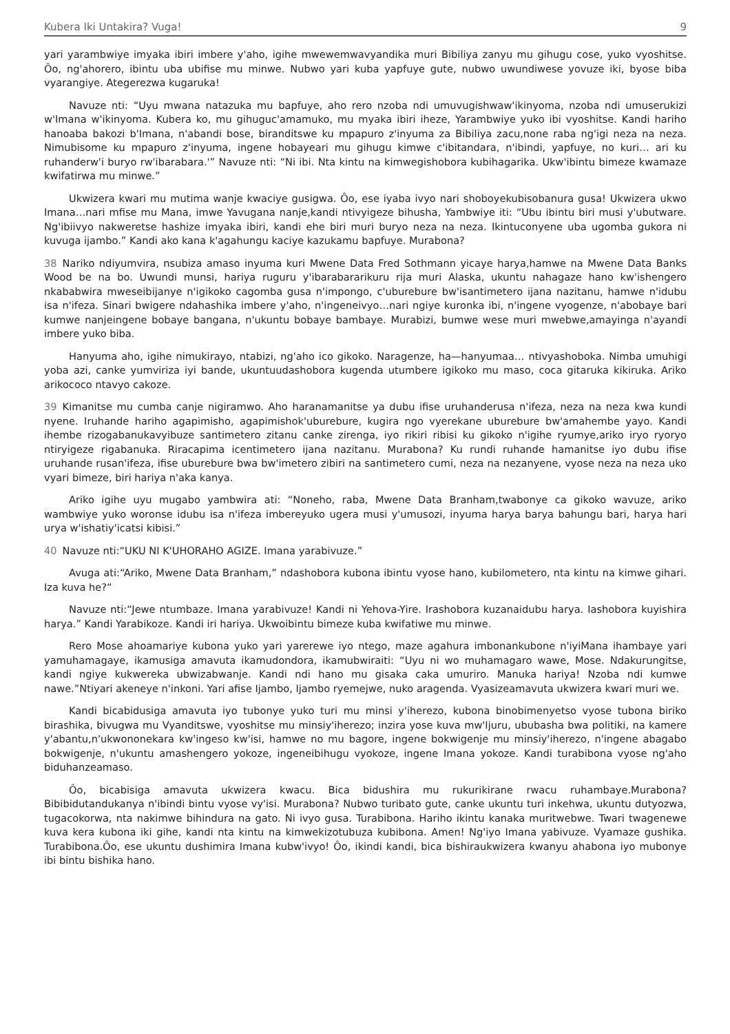Kubera Iki Untakira? Vuga! 9
yari yarambwiye imyaka ibiri imbere y'aho, igihe mwewemwavyandika muri Bibiliya zanyu mu gihugu cose, yuko vyoshitse. Ôo, ng'ahorero, ibintu uba ubifise mu minwe. Nubwo yari kuba yapfuye gute, nubwo uwundiwese yovuze iki, byose biba vyarangiye. Ategerezwa kugaruka!
Navuze nti: “Uyu mwana natazuka mu bapfuye, aho rero nzoba ndi umuvugishwaw'ikinyoma, nzoba ndi umuserukizi w'Imana w'ikinyoma. Kubera ko, mu gihuguc'amamuko, mu myaka ibiri iheze, Yarambwiye yuko ibi vyoshitse. Kandi hariho hanoaba bakozi b'Imana, n'abandi bose, biranditswe ku mpapuro z'inyuma za Bibiliya zacu,none raba ng'igi neza na neza. Nimubisome ku mpapuro z'inyuma, ingene hobayeari mu gihugu kimwe c'ibitandara, n'ibindi, yapfuye, no kuri… ari ku ruhanderw'i buryo rw'ibarabara.'” Navuze nti: “Ni ibi. Nta kintu na kimwegishobora kubihagarika. Ukw'ibintu bimeze kwamaze kwifatirwa mu minwe.”
Ukwizera kwari mu mutima wanje kwaciye gusigwa. Ôo, ese iyaba ivyo nari shoboyekubisobanura gusa! Ukwizera ukwo Imana…nari mfise mu Mana, imwe Yavugana nanje,kandi ntivyigeze bihusha, Yambwiye iti: “Ubu ibintu biri musi y'ubutware. Ng'ibiivyo nakweretse hashize imyaka ibiri, kandi ehe biri muri buryo neza na neza. Ikintuconyene uba ugomba gukora ni kuvuga ijambo.” Kandi ako kana k'agahungu kaciye kazukamu bapfuye. Murabona?
38 Nariko ndiyumvira, nsubiza amaso inyuma kuri Mwene Data Fred Sothmann yicaye harya,hamwe na Mwene Data Banks Wood be na bo. Uwundi munsi, hariya ruguru y'ibarabararikuru rija muri Alaska, ukuntu nahagaze hano kw'ishengero nkababwira mweseibijanye n'igikoko cagomba gusa n'impongo, c'uburebure bw'isantimetero ijana nazitanu, hamwe n'idubu isa n'ifeza. Sinari bwigere ndahashika imbere y'aho, n'ingeneivyo…nari ngiye kuronka ibi, n'ingene vyogenze, n'abobaye bari kumwe nanjeingene bobaye bangana, n'ukuntu bobaye bambaye. Murabizi, bumwe wese muri mwebwe,amayinga n'ayandi imbere yuko biba.
Hanyuma aho, igihe nimukirayo, ntabizi, ng'aho ico gikoko. Naragenze, ha—hanyumaa… ntivyashoboka. Nimba umuhigi yoba azi, canke yumviriza iyi bande, ukuntuudashobora kugenda utumbere igikoko mu maso, coca gitaruka kikiruka. Ariko arikococo ntavyo cakoze.
39 Kimanitse mu cumba canje nigiramwo. Aho haranamanitse ya dubu ifise uruhanderusa n'ifeza, neza na neza kwa kundi nyene. Iruhande hariho agapimisho, agapimishok'uburebure, kugira ngo vyerekane uburebure bw'amahembe yayo. Kandi ihembe rizogabanukavyibuze santimetero zitanu canke zirenga, iyo rikiri ribisi ku gikoko n'igihe ryumye,ariko iryo ryoryo ntiryigeze rigabanuka. Riracapima icentimetero ijana nazitanu. Murabona? Ku rundi ruhande hamanitse iyo dubu ifise uruhande rusan'ifeza, ifise uburebure bwa bw'imetero zibiri na santimetero cumi, neza na nezanyene, vyose neza na neza uko vyari bimeze, biri hariya n'aka kanya.
Ariko igihe uyu mugabo yambwira ati: “Noneho, raba, Mwene Data Branham,twabonye ca gikoko wavuze, ariko wambwiye yuko woronse idubu isa n'ifeza imbereyuko ugera musi y'umusozi, inyuma harya barya bahungu bari, harya hari urya w'ishatiy'icatsi kibisi.”
40 Navuze nti:“UKU NI K'UHORAHO AGIZE. Imana yarabivuze.”
Avuga ati:“Ariko, Mwene Data Branham,” ndashobora kubona ibintu vyose hano, kubilometero, nta kintu na kimwe gihari. Iza kuva he?“
Navuze nti:“Jewe ntumbaze. Imana yarabivuze! Kandi ni Yehova-Yire. Irashobora kuzanaidubu harya. Iashobora kuyishira harya.” Kandi Yarabikoze. Kandi iri hariya. Ukwoibintu bimeze kuba kwifatiwe mu minwe.
Rero Mose ahoamariye kubona yuko yari yarerewe iyo ntego, maze agahura imbonankubone n'iyiMana ihambaye yari yamuhamagaye, ikamusiga amavuta ikamudondora, ikamubwiraiti: “Uyu ni wo muhamagaro wawe, Mose. Ndakurungitse, kandi ngiye kukwereka ubwizabwanje. Kandi ndi hano mu gisaka caka umuriro. Manuka hariya! Nzoba ndi kumwe nawe.”Ntiyari akeneye n'inkoni. Yari afise Ijambo, Ijambo ryemejwe, nuko aragenda. Vyasizeamavuta ukwizera kwari muri we.
Kandi bicabidusiga amavuta iyo tubonye yuko turi mu minsi y'iherezo, kubona binobimenyetso vyose tubona biriko birashika, bivugwa mu Vyanditswe, vyoshitse mu minsiy'iherezo; inzira yose kuva mw'Ijuru, ububasha bwa politiki, na kamere y'abantu,n'ukwononekara kw'ingeso kw'isi, hamwe no mu bagore, ingene bokwigenje mu minsiy'iherezo, n'ingene abagabo bokwigenje, n'ukuntu amashengero yokoze, ingeneibihugu vyokoze, ingene Imana yokoze. Kandi turabibona vyose ng'aho biduhanzeamaso.
Ôo, bicabisiga amavuta ukwizera kwacu. Bica bidushira mu rukurikirane rwacu ruhambaye.Murabona? Bibibidutandukanya n'ibindi bintu vyose vy'isi. Murabona? Nubwo turibato gute, canke ukuntu turi inkehwa, ukuntu dutyozwa, tugacokorwa, nta nakimwe bihindura na gato. Ni ivyo gusa. Turabibona. Hariho ikintu kanaka muritwebwe. Twari twagenewe kuva kera kubona iki gihe, kandi nta kintu na kimwekizotubuza kubibona. Amen! Ng'iyo Imana yabivuze. Vyamaze gushika. Turabibona.Ôo, ese ukuntu dushimira Imana kubw'ivyo! Ôo, ikindi kandi, bica bishiraukwizera kwanyu ahabona iyo mubonye ibi bintu bishika hano.